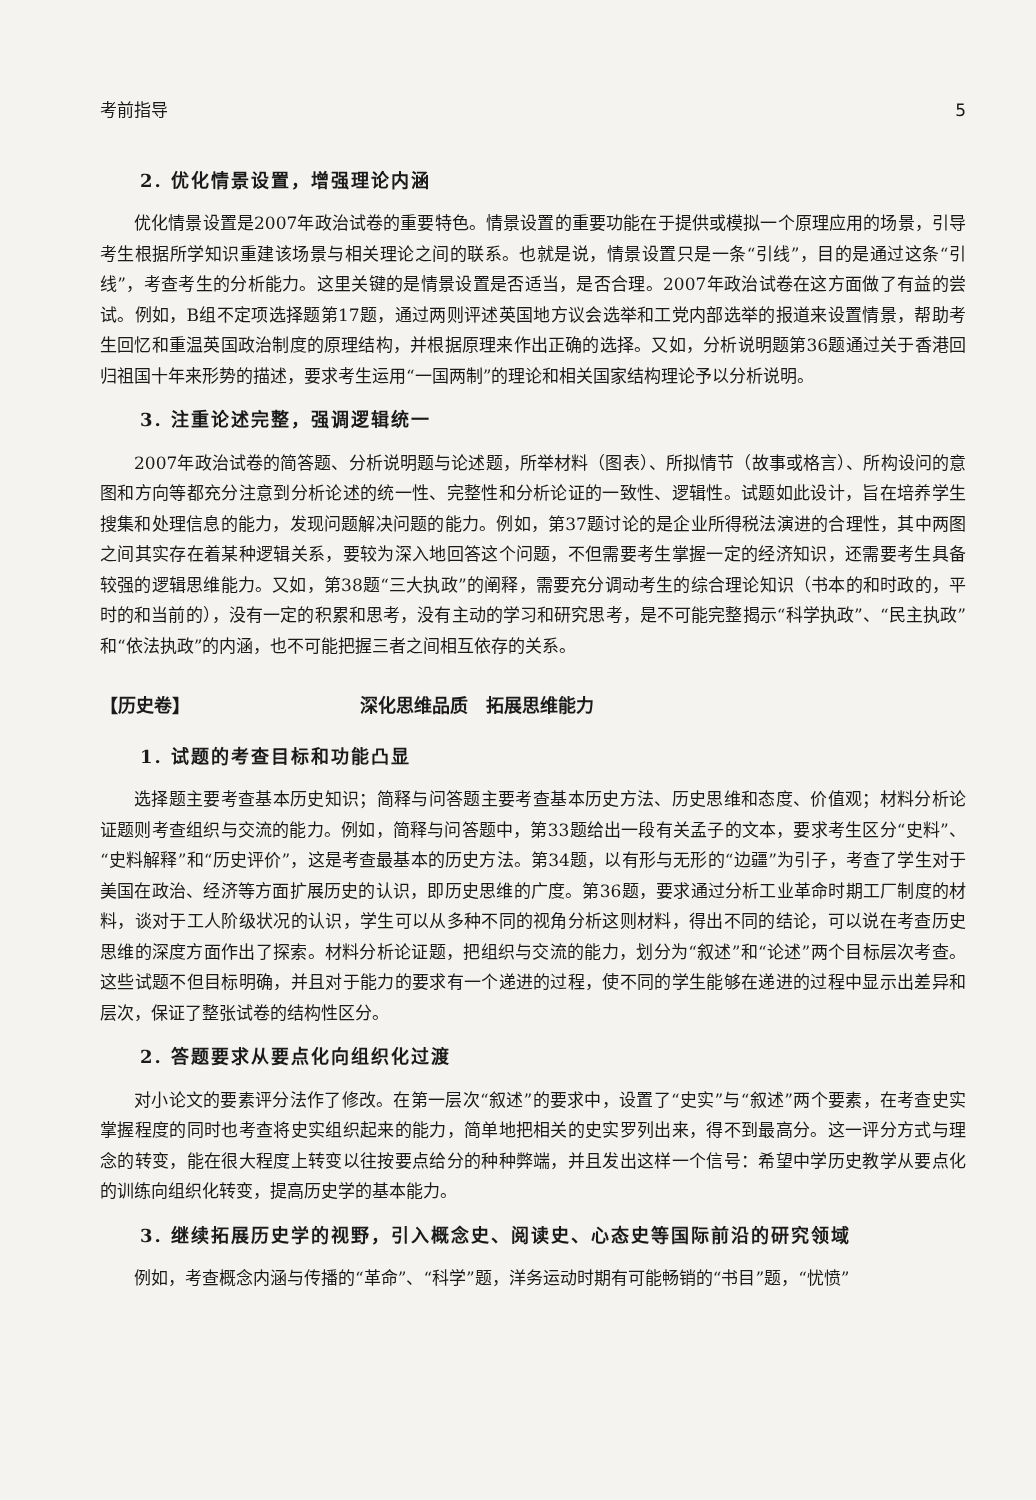考前指导 5
2. 优化情景设置，增强理论内涵
优化情景设置是2007年政治试卷的重要特色。情景设置的重要功能在于提供或模拟一个原理应用的场景，引导考生根据所学知识重建该场景与相关理论之间的联系。也就是说，情景设置只是一条“引线”，目的是通过这条“引线”，考查考生的分析能力。这里关键的是情景设置是否适当，是否合理。2007年政治试卷在这方面做了有益的尝试。例如，B组不定项选择题第17题，通过两则评述英国地方议会选举和工党内部选举的报道来设置情景，帮助考生回忆和重温英国政治制度的原理结构，并根据原理来作出正确的选择。又如，分析说明题第36题通过关于香港回归祖国十年来形势的描述，要求考生运用“一国两制”的理论和相关国家结构理论予以分析说明。
3. 注重论述完整，强调逻辑统一
2007年政治试卷的简答题、分析说明题与论述题，所举材料（图表）、所拟情节（故事或格言）、所构设问的意图和方向等都充分注意到分析论述的统一性、完整性和分析论证的一致性、逻辑性。试题如此设计，旨在培养学生搜集和处理信息的能力，发现问题解决问题的能力。例如，第37题讨论的是企业所得税法演进的合理性，其中两图之间其实存在着某种逻辑关系，要较为深入地回答这个问题，不但需要考生掌握一定的经济知识，还需要考生具备较强的逻辑思维能力。又如，第38题“三大执政”的阐释，需要充分调动考生的综合理论知识（书本的和时政的，平时的和当前的），没有一定的积累和思考，没有主动的学习和研究思考，是不可能完整揭示“科学执政”、“民主执政”和“依法执政”的内涵，也不可能把握三者之间相互依存的关系。
【历史卷】 深化思维品质　拓展思维能力
1. 试题的考查目标和功能凸显
选择题主要考查基本历史知识；简释与问答题主要考查基本历史方法、历史思维和态度、价值观；材料分析论证题则考查组织与交流的能力。例如，简释与问答题中，第33题给出一段有关孟子的文本，要求考生区分“史料”、“史料解释”和“历史评价”，这是考查最基本的历史方法。第34题，以有形与无形的“边疆”为引子，考查了学生对于美国在政治、经济等方面扩展历史的认识，即历史思维的广度。第36题，要求通过分析工业革命时期工厂制度的材料，谈对于工人阶级状况的认识，学生可以从多种不同的视角分析这则材料，得出不同的结论，可以说在考查历史思维的深度方面作出了探索。材料分析论证题，把组织与交流的能力，划分为“叙述”和“论述”两个目标层次考查。这些试题不但目标明确，并且对于能力的要求有一个递进的过程，使不同的学生能够在递进的过程中显示出差异和层次，保证了整张试卷的结构性区分。
2. 答题要求从要点化向组织化过渡
对小论文的要素评分法作了修改。在第一层次“叙述”的要求中，设置了“史实”与“叙述”两个要素，在考查史实掌握程度的同时也考查将史实组织起来的能力，简单地把相关的史实罗列出来，得不到最高分。这一评分方式与理念的转变，能在很大程度上转变以往按要点给分的种种弊端，并且发出这样一个信号：希望中学历史教学从要点化的训练向组织化转变，提高历史学的基本能力。
3. 继续拓展历史学的视野，引入概念史、阅读史、心态史等国际前沿的研究领域
例如，考查概念内涵与传播的“革命”、“科学”题，洋务运动时期有可能畅销的“书目”题，“忧愤”